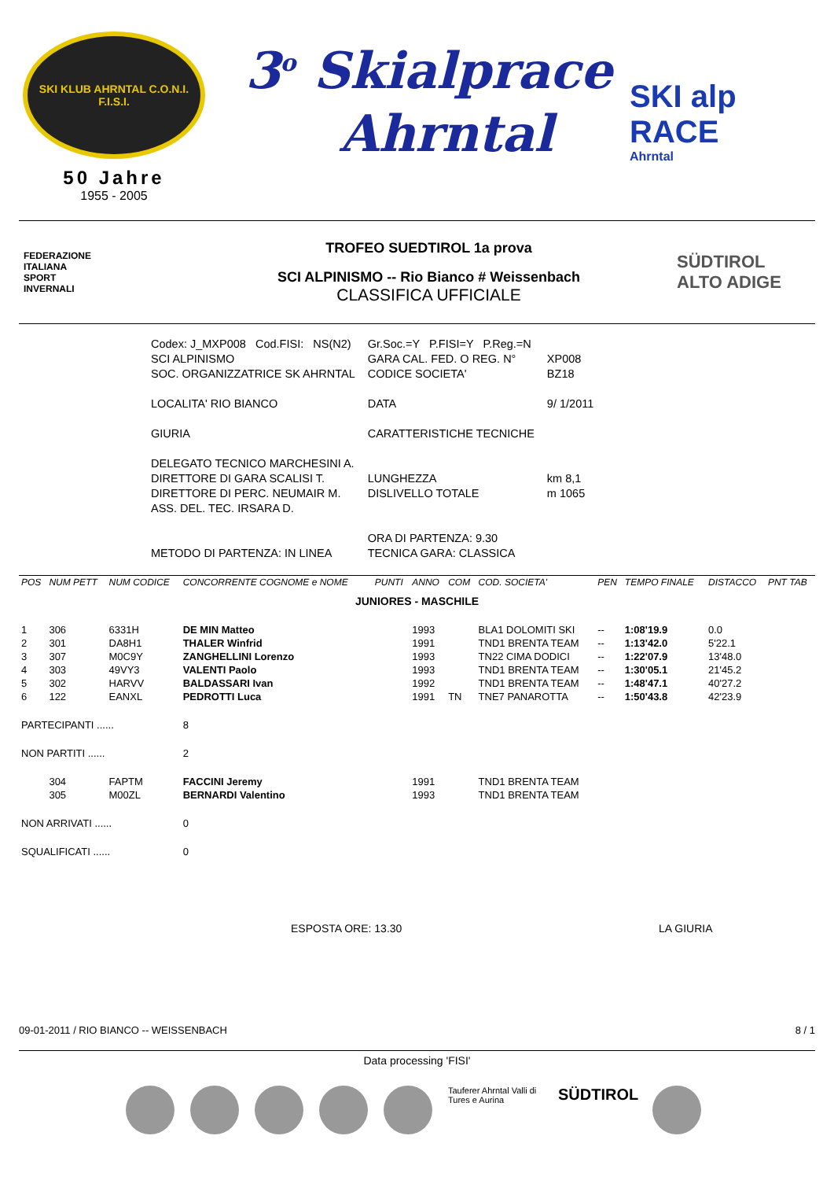SKI KLUB AHRNTAL C.O.N.I. F.I.S.I.
50 Jahre
1955 - 2005
3<sup>o</sup> Skialprace
Ahrntal
SKI alp RACE
Ahrntal
FEDERAZIONE
ITALIANA
SPORT
INVERNALI
TROFEO SUEDTIROL 1a prova
SCI ALPINISMO -- Rio Bianco # Weissenbach
CLASSIFICA UFFICIALE
SÜDTIROL
ALTO ADIGE
| Codex: J_MXP008 Cod.FISI: NS(N2) | Gr.Soc.=Y P.FISI=Y P.Reg.=N | |
| SCI ALPINISMO | GARA CAL. FED. O REG. N° | XP008 |
| SOC. ORGANIZZATRICE SK AHRNTAL | CODICE SOCIETA' | BZ18 |
| LOCALITA' RIO BIANCO | DATA | 9/ 1/2011 |
| GIURIA | CARATTERISTICHE TECNICHE | |
| DELEGATO TECNICO MARCHESINI A. DIRETTORE DI GARA SCALISI T. DIRETTORE DI PERC. NEUMAIR M. ASS. DEL. TEC. IRSARA D. | LUNGHEZZA DISLIVELLO TOTALE | km 8,1 m 1065 |
| METODO DI PARTENZA: IN LINEA | ORA DI PARTENZA: 9.30 TECNICA GARA: CLASSICA | |
| POS | NUM PETT | NUM CODICE | CONCORRENTE COGNOME e NOME | PUNTI | ANNO | COM | COD. SOCIETA' | PEN | TEMPO FINALE | DISTACCO | PNT TAB |
| --- | --- | --- | --- | --- | --- | --- | --- | --- | --- | --- | --- |
| JUNIORES - MASCHILE | | | | | | | | | | | |
| 1 | 306 | 6331H | DE MIN Matteo | | 1993 | | BLA1 DOLOMITI SKI | -- | 1:08'19.9 | 0.0 | |
| 2 | 301 | DA8H1 | THALER Winfrid | | 1991 | | TND1 BRENTA TEAM | -- | 1:13'42.0 | 5'22.1 | |
| 3 | 307 | M0C9Y | ZANGHELLINI Lorenzo | | 1993 | | TN22 CIMA DODICI | -- | 1:22'07.9 | 13'48.0 | |
| 4 | 303 | 49VY3 | VALENTI Paolo | | 1993 | | TND1 BRENTA TEAM | -- | 1:30'05.1 | 21'45.2 | |
| 5 | 302 | HARVV | BALDASSARI Ivan | | 1992 | | TND1 BRENTA TEAM | -- | 1:48'47.1 | 40'27.2 | |
| 6 | 122 | EANXL | PEDROTTI Luca | | 1991 | TN | TNE7 PANAROTTA | -- | 1:50'43.8 | 42'23.9 | |
| PARTECIPANTI ...... | | | 8 | | | | | | | | |
| NON PARTITI ...... | | | 2 | | | | | | | | |
| | 304 | FAPTM | FACCINI Jeremy | | 1991 | | TND1 BRENTA TEAM | | | | |
| | 305 | M00ZL | BERNARDI Valentino | | 1993 | | TND1 BRENTA TEAM | | | | |
| NON ARRIVATI ...... | | | 0 | | | | | | | | |
| SQUALIFICATI ...... | | | 0 | | | | | | | | |
ESPOSTA ORE: 13.30 LA GIURIA
09-01-2011 / RIO BIANCO -- WEISSENBACH 8 / 1
Data processing 'FISI'
Tauferer Ahrntal Valli di Tures e Aurina
SÜDTIROL